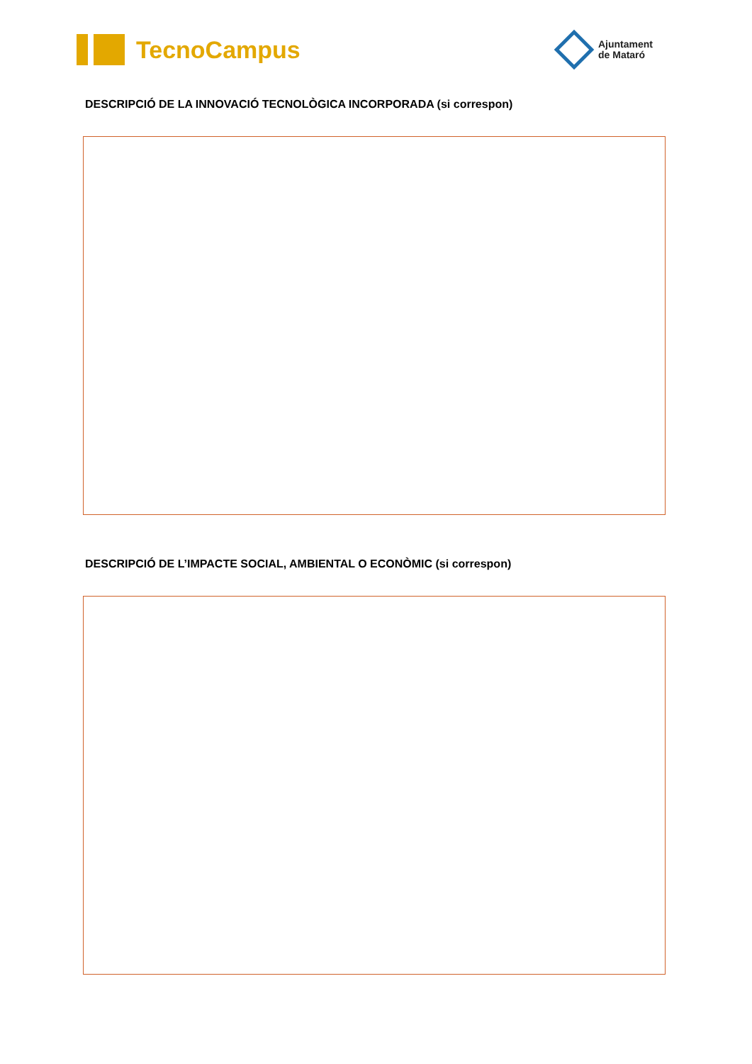TecnoCampus
Ajuntament
de Mataró
DESCRIPCIÓ DE LA INNOVACIÓ TECNOLÒGICA INCORPORADA (si correspon)
DESCRIPCIÓ DE L’IMPACTE SOCIAL, AMBIENTAL O ECONÒMIC (si correspon)